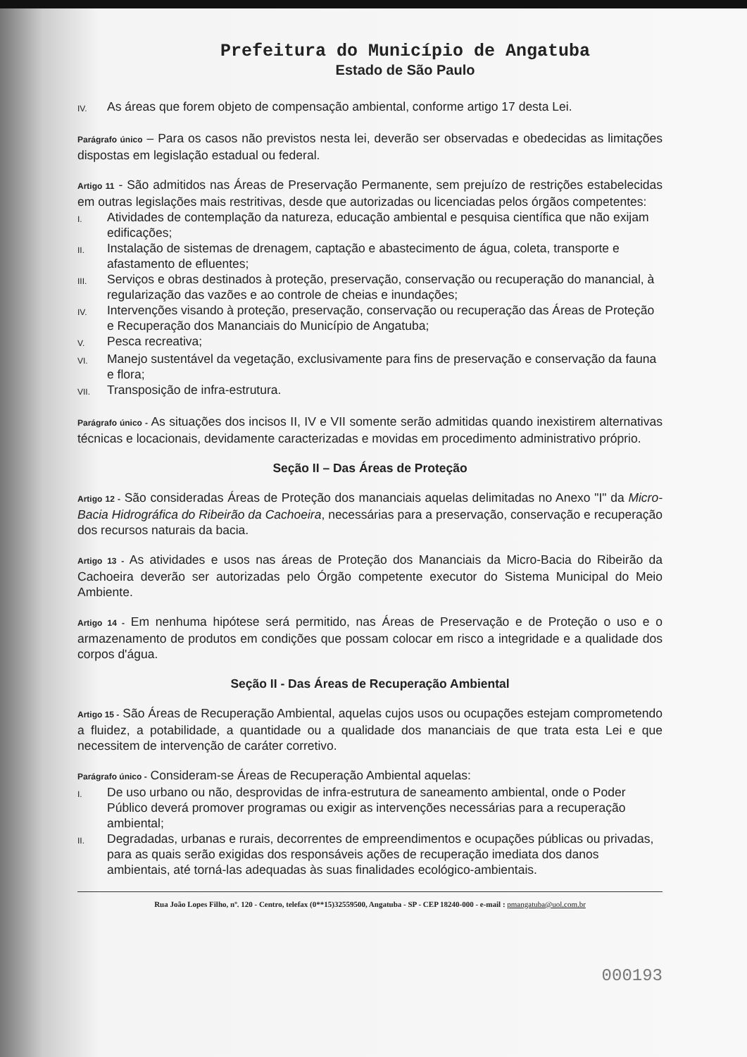Prefeitura do Município de Angatuba
Estado de São Paulo
IV. As áreas que forem objeto de compensação ambiental, conforme artigo 17 desta Lei.
Parágrafo único – Para os casos não previstos nesta lei, deverão ser observadas e obedecidas as limitações dispostas em legislação estadual ou federal.
Artigo 11 - São admitidos nas Áreas de Preservação Permanente, sem prejuízo de restrições estabelecidas em outras legislações mais restritivas, desde que autorizadas ou licenciadas pelos órgãos competentes:
I. Atividades de contemplação da natureza, educação ambiental e pesquisa científica que não exijam edificações;
II. Instalação de sistemas de drenagem, captação e abastecimento de água, coleta, transporte e afastamento de efluentes;
III. Serviços e obras destinados à proteção, preservação, conservação ou recuperação do manancial, à regularização das vazões e ao controle de cheias e inundações;
IV. Intervenções visando à proteção, preservação, conservação ou recuperação das Áreas de Proteção e Recuperação dos Mananciais do Município de Angatuba;
V. Pesca recreativa;
VI. Manejo sustentável da vegetação, exclusivamente para fins de preservação e conservação da fauna e flora;
VII. Transposição de infra-estrutura.
Parágrafo único - As situações dos incisos II, IV e VII somente serão admitidas quando inexistirem alternativas técnicas e locacionais, devidamente caracterizadas e movidas em procedimento administrativo próprio.
Seção II – Das Áreas de Proteção
Artigo 12 - São consideradas Áreas de Proteção dos mananciais aquelas delimitadas no Anexo "I" da Micro-Bacia Hidrográfica do Ribeirão da Cachoeira, necessárias para a preservação, conservação e recuperação dos recursos naturais da bacia.
Artigo 13 - As atividades e usos nas áreas de Proteção dos Mananciais da Micro-Bacia do Ribeirão da Cachoeira deverão ser autorizadas pelo Órgão competente executor do Sistema Municipal do Meio Ambiente.
Artigo 14 - Em nenhuma hipótese será permitido, nas Áreas de Preservação e de Proteção o uso e o armazenamento de produtos em condições que possam colocar em risco a integridade e a qualidade dos corpos d'água.
Seção II - Das Áreas de Recuperação Ambiental
Artigo 15 - São Áreas de Recuperação Ambiental, aquelas cujos usos ou ocupações estejam comprometendo a fluidez, a potabilidade, a quantidade ou a qualidade dos mananciais de que trata esta Lei e que necessitem de intervenção de caráter corretivo.
Parágrafo único - Consideram-se Áreas de Recuperação Ambiental aquelas:
I. De uso urbano ou não, desprovidas de infra-estrutura de saneamento ambiental, onde o Poder Público deverá promover programas ou exigir as intervenções necessárias para a recuperação ambiental;
II. Degradadas, urbanas e rurais, decorrentes de empreendimentos e ocupações públicas ou privadas, para as quais serão exigidas dos responsáveis ações de recuperação imediata dos danos ambientais, até torná-las adequadas às suas finalidades ecológico-ambientais.
Rua João Lopes Filho, nº. 120 - Centro, telefax (0**15)32559500, Angatuba - SP - CEP 18240-000 - e-mail : pmangatuba@uol.com.br
000193